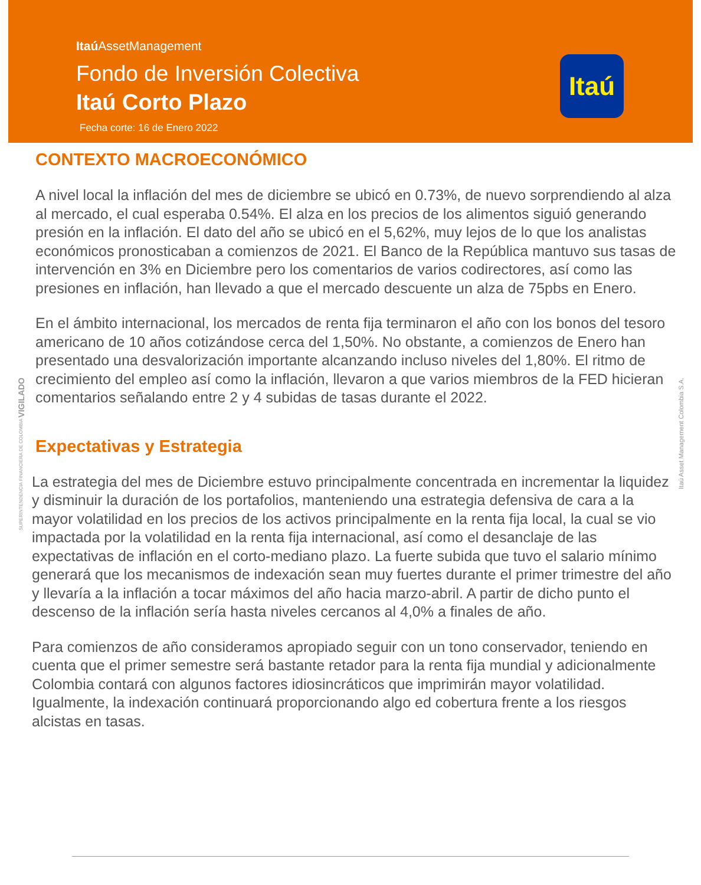Itaú AssetManagement
Fondo de Inversión Colectiva
Itaú Corto Plazo
Fecha corte: 16 de Enero 2022
Itaú
CONTEXTO MACROECONÓMICO
A nivel local la inflación del mes de diciembre se ubicó en 0.73%, de nuevo sorprendiendo al alza al mercado, el cual esperaba 0.54%. El alza en los precios de los alimentos siguió generando presión en la inflación. El dato del año se ubicó en el 5,62%, muy lejos de lo que los analistas económicos pronosticaban a comienzos de 2021. El Banco de la República mantuvo sus tasas de intervención en 3% en Diciembre pero los comentarios de varios codirectores, así como las presiones en inflación, han llevado a que el mercado descuente un alza de 75pbs en Enero.
En el ámbito internacional, los mercados de renta fija terminaron el año con los bonos del tesoro americano de 10 años cotizándose cerca del 1,50%. No obstante, a comienzos de Enero han presentado una desvalorización importante alcanzando incluso niveles del 1,80%. El ritmo de crecimiento del empleo así como la inflación, llevaron a que varios miembros de la FED hicieran comentarios señalando entre 2 y 4 subidas de tasas durante el 2022.
Expectativas y Estrategia
La estrategia del mes de Diciembre estuvo principalmente concentrada en incrementar la liquidez y disminuir la duración de los portafolios, manteniendo una estrategia defensiva de cara a la mayor volatilidad en los precios de los activos principalmente en la renta fija local, la cual se vio impactada por la volatilidad en la renta fija internacional, así como el desanclaje de las expectativas de inflación en el corto-mediano plazo. La fuerte subida que tuvo el salario mínimo generará que los mecanismos de indexación sean muy fuertes durante el primer trimestre del año y llevaría a la inflación a tocar máximos del año hacia marzo-abril. A partir de dicho punto el descenso de la inflación sería hasta niveles cercanos al 4,0% a finales de año.
Para comienzos de año consideramos apropiado seguir con un tono conservador, teniendo en cuenta que el primer semestre será bastante retador para la renta fija mundial y adicionalmente Colombia contará con algunos factores idiosincráticos que imprimirán mayor volatilidad. Igualmente, la indexación continuará proporcionando algo ed cobertura frente a los riesgos alcistas en tasas.
SUPERINTENDENCIA FINANCIERA DE COLOMBIA VIGILADO
Itaú Asset Management Colombia S.A.